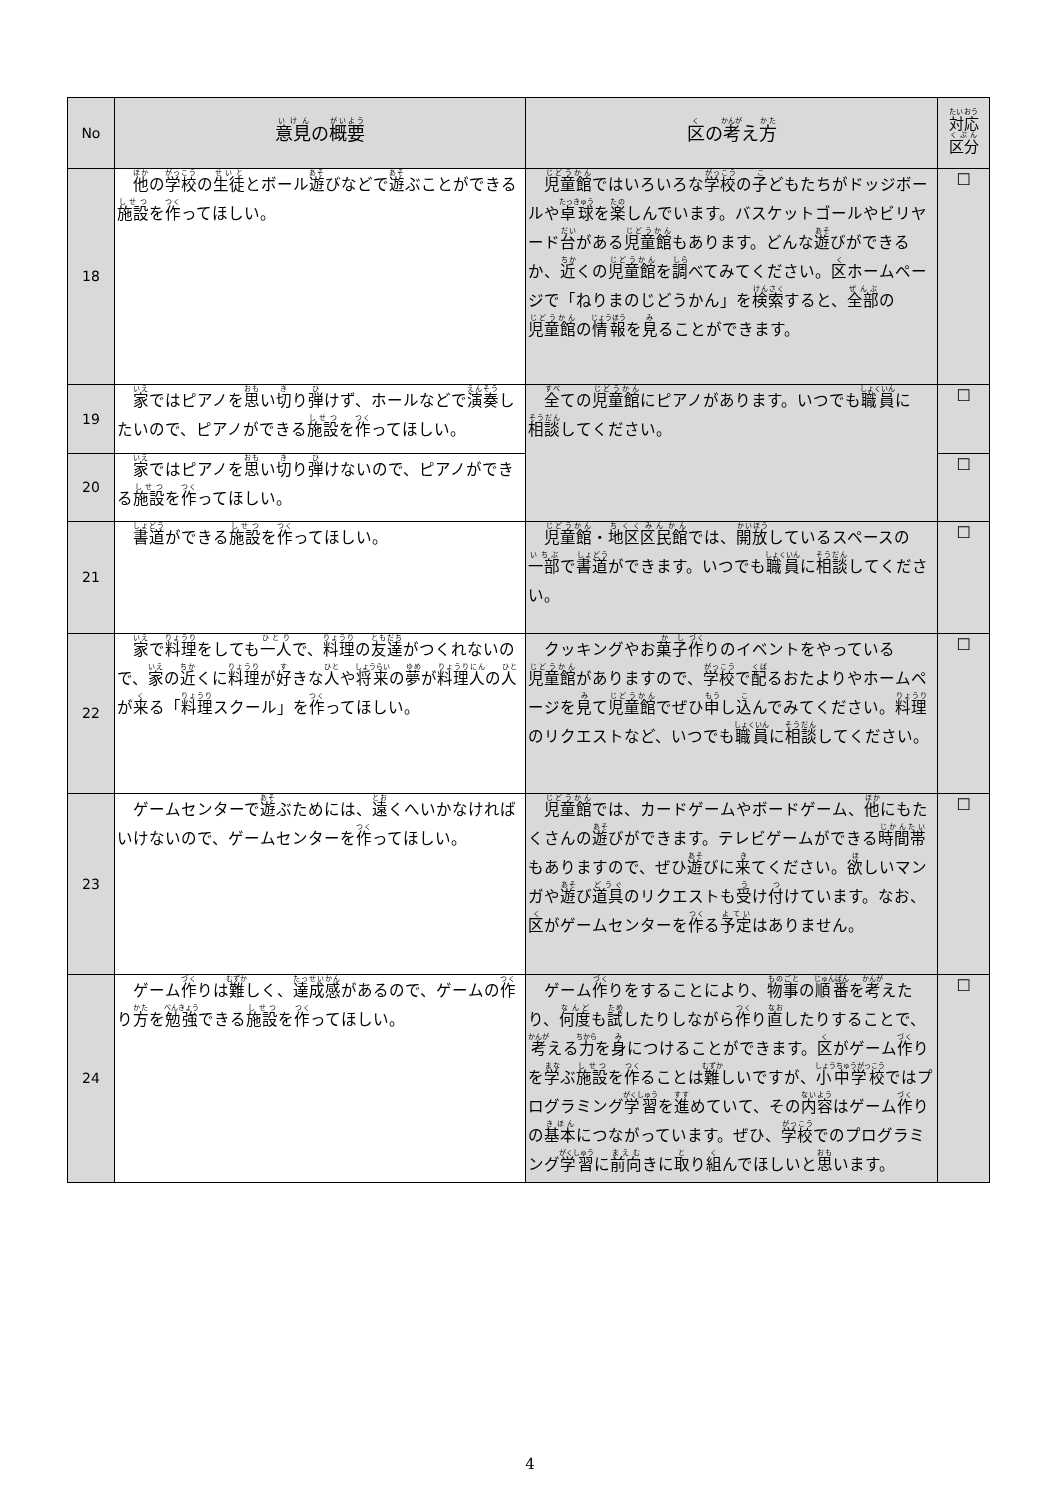| No | 意見 の 概要 | 区 の 考 え 方 | 対応 区分 |
| --- | --- | --- | --- |
| 18 | 他 の 学校 の 生徒 とボール 遊 びなどで 遊 ぶことができる 施設 を 作 ってほしい。 | 児童館 ではいろいろな 学校 の 子 どもたちがドッジボールや 卓球 を 楽 しんでいます。バスケットゴールやビリヤード 台 がある 児童館 もあります。どんな 遊 びができるか、 近 くの 児童館 を 調 べてみてください。 区 ホームページで「ねりまのじどうかん」を 検索 すると、 全部 の 児童館 の 情報 を 見 ることができます。 | ☐ |
| 19 | 家 ではピアノを 思 い 切 り 弾 けず、ホールなどで 演奏 したいので、ピアノができる 施設 を 作 ってほしい。 | 全 ての 児童館 にピアノがあります。いつでも 職員 に 相談 してください。 | ☐ |
| 20 | 家 ではピアノを 思 い 切 り 弾 けないので、ピアノができる 施設 を 作 ってほしい。 | | ☐ |
| 21 | 書道 ができる 施設 を 作 ってほしい。 | 児童館 ・ 地区区民館 では、 開放 しているスペースの 一部 で 書道 ができます。いつでも 職員 に 相談 してください。 | ☐ |
| 22 | 家 で 料理 をしても 一人 で、 料理 の 友達 がつくれないので、 家 の 近 くに 料理 が 好 きな 人 や 将来 の 夢 が 料理人 の 人 が 来 る「 料理 スクール」を 作 ってほしい。 | クッキングやお 菓子 作 りのイベントをやっている 児童館 がありますので、 学校 で 配 るおたよりやホームページを 見 て 児童館 でぜひ 申 し 込 んでみてください。 料理 のリクエストなど、いつでも 職員 に 相談 してください。 | ☐ |
| 23 | ゲームセンターで 遊 ぶためには、 遠 くへいかなければいけないので、ゲームセンターを 作 ってほしい。 | 児童館 では、カードゲームやボードゲーム、 他 にもたくさんの 遊 びができます。テレビゲームができる 時間帯 もありますので、ぜひ 遊 びに 来 てください。 欲 しいマンガや 遊 び 道具 のリクエストも 受 け 付 けています。なお、 区 がゲームセンターを 作 る 予定 はありません。 | ☐ |
| 24 | ゲーム 作 りは 難 しく、 達成感 があるので、ゲームの 作 り 方 を 勉強 できる 施設 を 作 ってほしい。 | ゲーム 作 りをすることにより、 物事 の 順番 を 考 えたり、 何度 も 試 したりしながら 作 り 直 したりすることで、 考 える 力 を 身 につけることができます。 区 がゲーム 作 りを 学 ぶ 施設 を 作 ることは 難 しいですが、 小中学校 ではプログラミング 学習 を 進 めていて、その 内容 はゲーム 作 りの 基本 につながっています。ぜひ、 学校 でのプログラミング 学習 に 前向 きに 取 り 組 んでほしいと 思 います。 | ☐ |
4